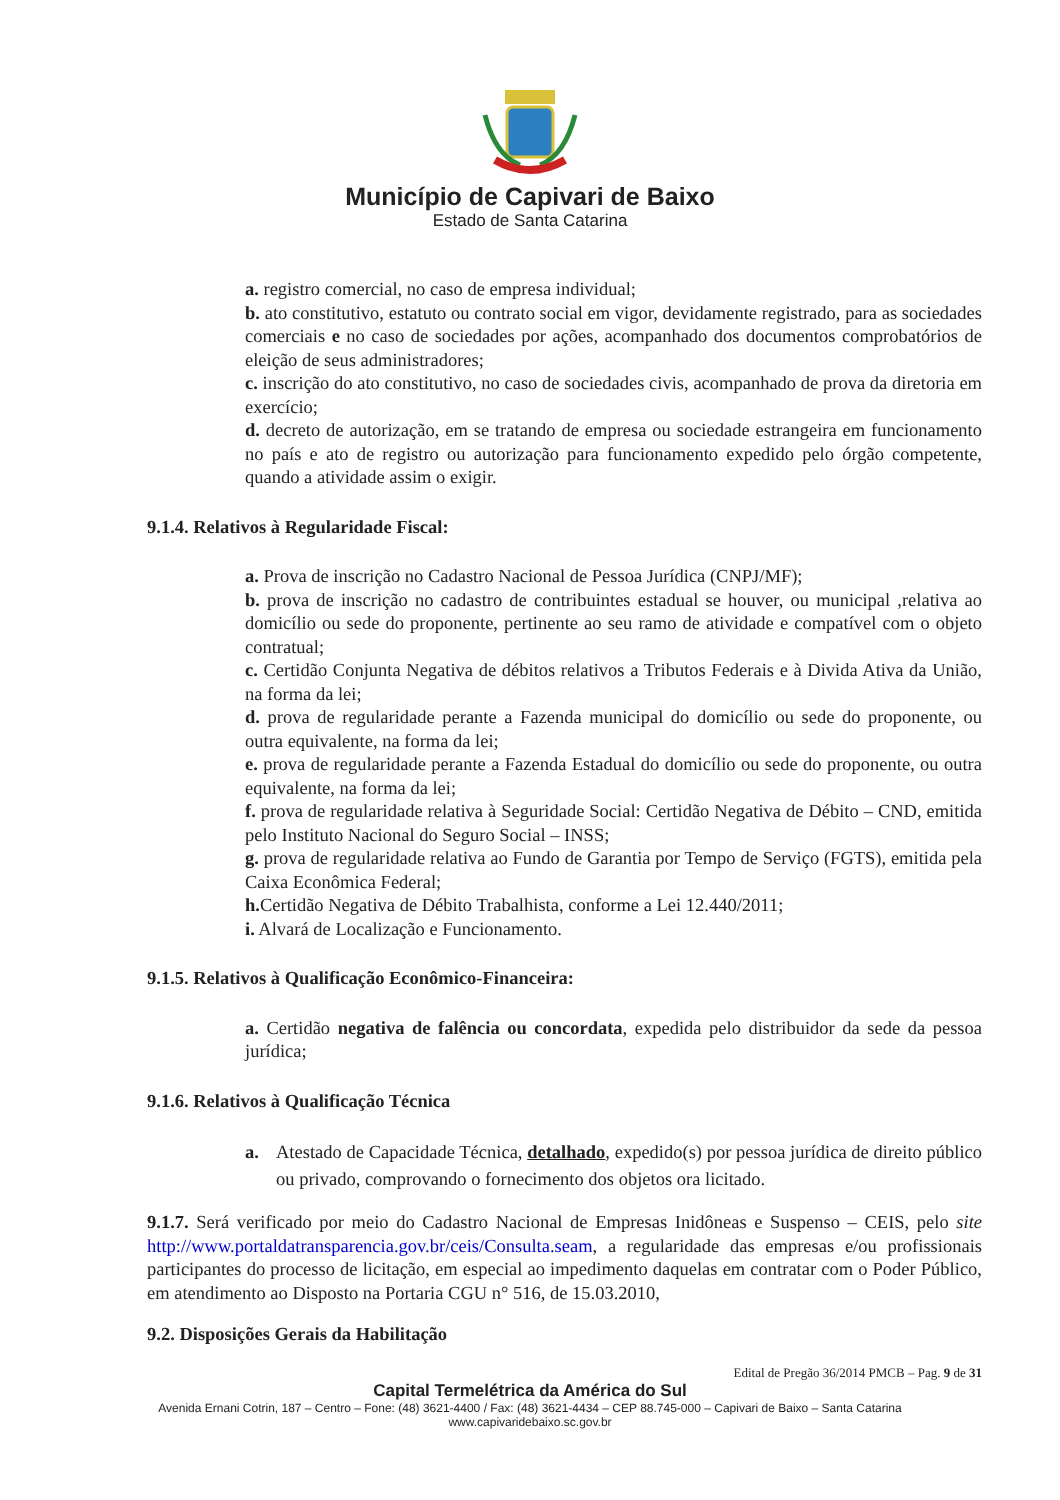Município de Capivari de Baixo
Estado de Santa Catarina
a. registro comercial, no caso de empresa individual;
b. ato constitutivo, estatuto ou contrato social em vigor, devidamente registrado, para as sociedades comerciais e no caso de sociedades por ações, acompanhado dos documentos comprobatórios de eleição de seus administradores;
c. inscrição do ato constitutivo, no caso de sociedades civis, acompanhado de prova da diretoria em exercício;
d. decreto de autorização, em se tratando de empresa ou sociedade estrangeira em funcionamento no país e ato de registro ou autorização para funcionamento expedido pelo órgão competente, quando a atividade assim o exigir.
9.1.4. Relativos à Regularidade Fiscal:
a. Prova de inscrição no Cadastro Nacional de Pessoa Jurídica (CNPJ/MF);
b. prova de inscrição no cadastro de contribuintes estadual se houver, ou municipal ,relativa ao domicílio ou sede do proponente, pertinente ao seu ramo de atividade e compatível com o objeto contratual;
c. Certidão Conjunta Negativa de débitos relativos a Tributos Federais e à Divida Ativa da União, na forma da lei;
d. prova de regularidade perante a Fazenda municipal do domicílio ou sede do proponente, ou outra equivalente, na forma da lei;
e. prova de regularidade perante a Fazenda Estadual do domicílio ou sede do proponente, ou outra equivalente, na forma da lei;
f. prova de regularidade relativa à Seguridade Social: Certidão Negativa de Débito – CND, emitida pelo Instituto Nacional do Seguro Social – INSS;
g. prova de regularidade relativa ao Fundo de Garantia por Tempo de Serviço (FGTS), emitida pela Caixa Econômica Federal;
h. Certidão Negativa de Débito Trabalhista, conforme a Lei 12.440/2011;
i. Alvará de Localização e Funcionamento.
9.1.5. Relativos à Qualificação Econômico-Financeira:
a. Certidão negativa de falência ou concordata, expedida pelo distribuidor da sede da pessoa jurídica;
9.1.6. Relativos à Qualificação Técnica
a. Atestado de Capacidade Técnica, detalhado, expedido(s) por pessoa jurídica de direito público ou privado, comprovando o fornecimento dos objetos ora licitado.
9.1.7. Será verificado por meio do Cadastro Nacional de Empresas Inidôneas e Suspenso – CEIS, pelo site http://www.portaldatransparencia.gov.br/ceis/Consulta.seam, a regularidade das empresas e/ou profissionais participantes do processo de licitação, em especial ao impedimento daquelas em contratar com o Poder Público, em atendimento ao Disposto na Portaria CGU n° 516, de 15.03.2010,
9.2. Disposições Gerais da Habilitação
Edital de Pregão 36/2014 PMCB – Pag. 9 de 31
Capital Termelétrica da América do Sul
Avenida Ernani Cotrin, 187 – Centro – Fone: (48) 3621-4400 / Fax: (48) 3621-4434 – CEP 88.745-000 – Capivari de Baixo – Santa Catarina
www.capivaridebaixo.sc.gov.br